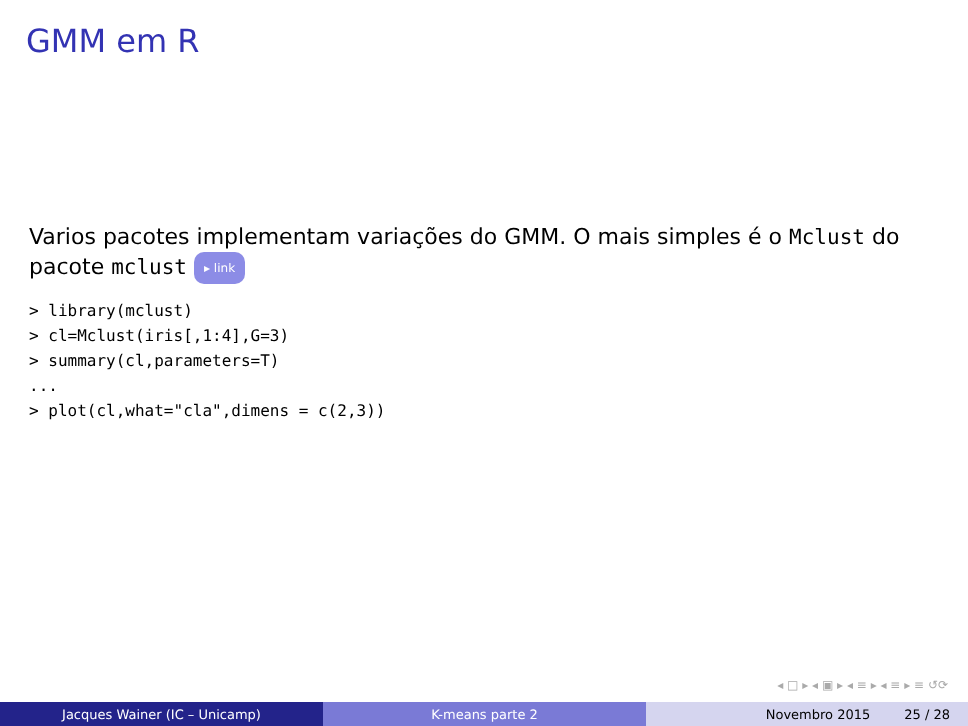GMM em R
Varios pacotes implementam variações do GMM. O mais simples é o Mclust do pacote mclust ▸ link
> library(mclust)
> cl=Mclust(iris[,1:4],G=3)
> summary(cl,parameters=T)
...
> plot(cl,what="cla",dimens = c(2,3))
◂ □ ▸ ◂ ▣ ▸ ◂ ≡ ▸ ◂ ≡ ▸ ≡ ↺⟳
Jacques Wainer (IC – Unicamp) K-means parte 2 Novembro 2015 25 / 28